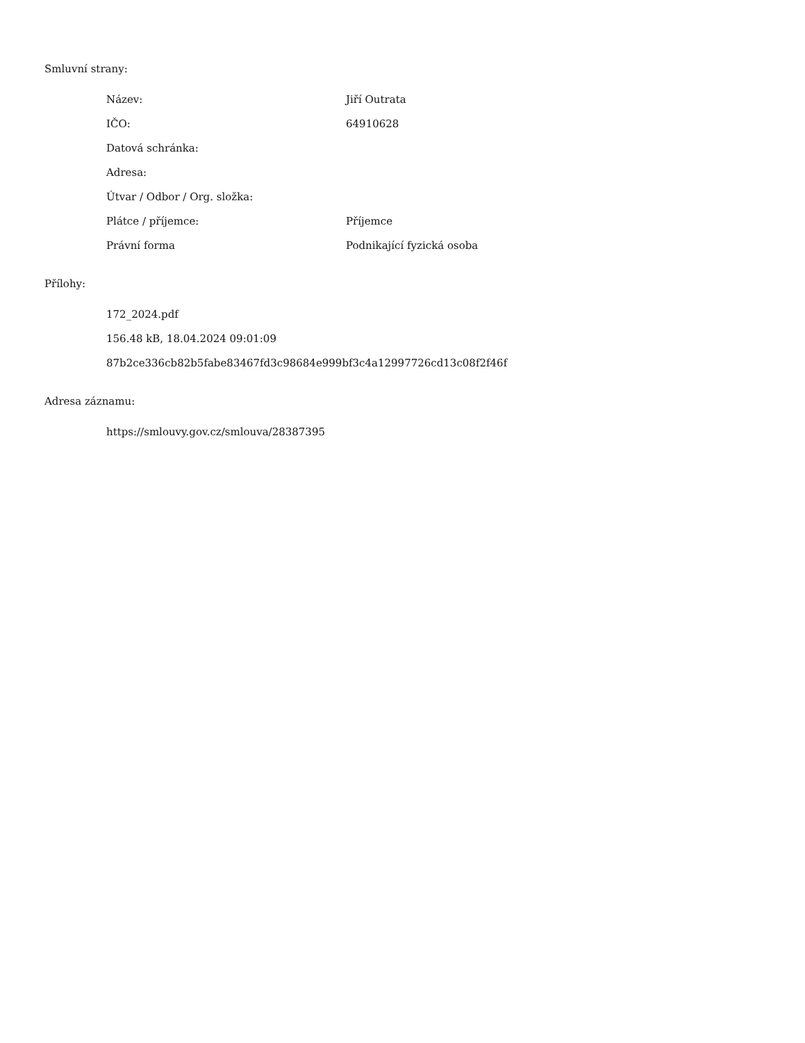Smluvní strany:
| Název: | Jiří Outrata |
| IČO: | 64910628 |
| Datová schránka: | |
| Adresa: | |
| Útvar / Odbor / Org. složka: | |
| Plátce / příjemce: | Příjemce |
| Právní forma | Podnikající fyzická osoba |
Přílohy:
172_2024.pdf
156.48 kB, 18.04.2024 09:01:09
87b2ce336cb82b5fabe83467fd3c98684e999bf3c4a12997726cd13c08f2f46f
Adresa záznamu:
https://smlouvy.gov.cz/smlouva/28387395